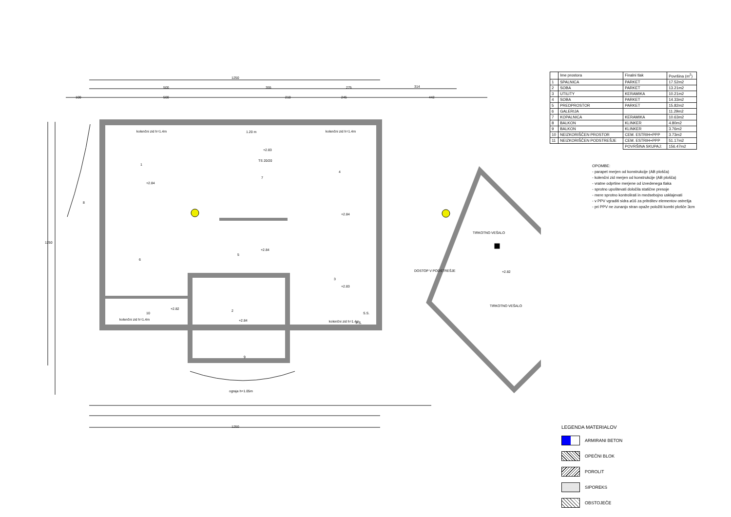1250
500
355
275
314
100
500
210
245
442
1
7
4
8
6
5
3
2
10
9
+2.84
+2.83
+2.84
+2.84
+2.83
+2.84
+2.82
+2.82
kolenčni zid h=1.4m
kolenčni zid h=1.4m
kolenčni zid h=1.4m
kolenčni zid h=1.4m
ograja h=1.05m
1.20 m
TS 20/20
TIRKOTNO VEŠALO
TIRKOTNO VEŠALO
P.S.
S.S.
DOSTOP V PODSTREŠJE
1250
1250
| | Ime prostora | Finalni tlak | Površina (m<sup>2</sup>) |
| --- | --- | --- | --- |
| 1 | SPALNICA | PARKET | 17.52m2 |
| 2 | SOBA | PARKET | 13.21m2 |
| 3 | UTILITY | KERAMIKA | 10.21m2 |
| 4 | SOBA | PARKET | 14.33m2 |
| 5 | PREDPROSTOR | PARKET | 15.82m2 |
| 6 | GALERIJA | | 11.29m2 |
| 7 | KOPALNICA | KERAMIKA | 10.63m2 |
| 8 | BALKON | KLINKER | 4.80m2 |
| 9 | BALKON | KLINKER | 3.76m2 |
| 10 | NEIZKORIŠČEN PROSTOR | CEM. ESTRIH+PPP | 3.73m2 |
| 11 | NEIZKORIŠČEN PODSTREŠJE | CEM. ESTRIH+PPP | 51.17m2 |
| | | POVRŠINA SKUPAJ: | 156.47m2 |
OPOMBE:
- parapet merjen od konstrukcije (AB plošča)
- kolenčni zid merjen od konstrukcije (AB plošča)
- vratne odprtine merjene od izvedenega tlaka
- sprotno upoštevati določila statične presoje
- mere sprotno kontrolirati in medsebojno usklajevati
- v PPV vgraditi sidra ø16 za pritrditev elementov ostrešja
- pri PPV ne zunanjo stran opaže položiti kombi plošče 3cm
LEGENDA MATERIALOV
ARMIRANI BETON
OPEČNI BLOK
POROLIT
SIPOREKS
OBSTOJEČE